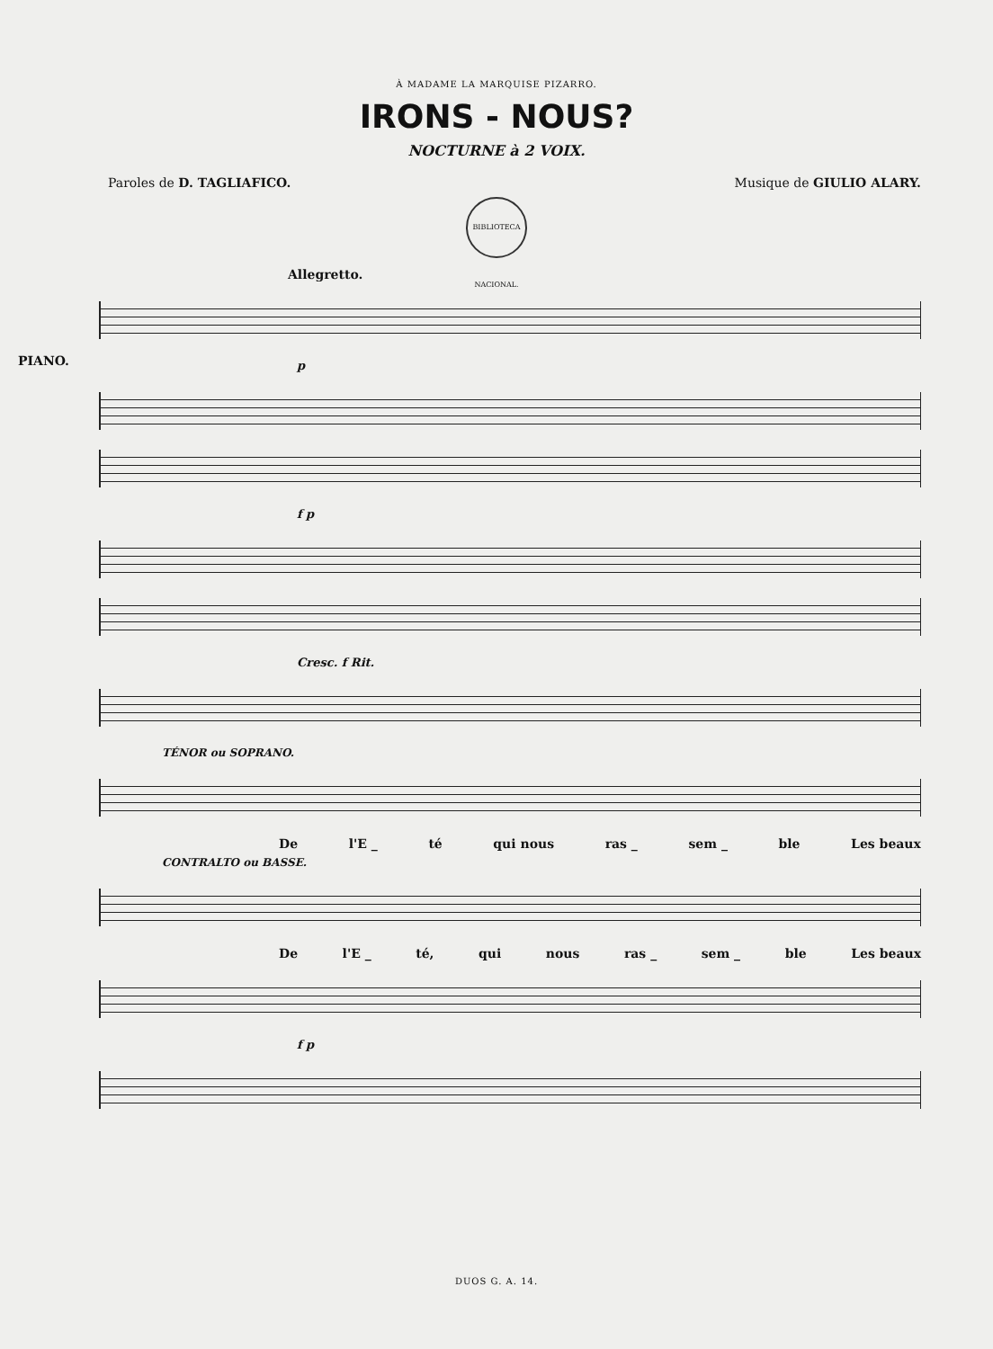À MADAME LA MARQUISE PIZARRO.
IRONS - NOUS?
NOCTURNE à 2 VOIX.
Paroles de D. TAGLIAFICO. Musique de GIULIO ALARY.
BIBLIOTECA NACIONAL.
Allegretto.
PIANO.
p
f p
Cresc. f Rit.
TÉNOR ou SOPRANO.
De l'E _ té qui nous ras _ sem _ ble Les beaux
CONTRALTO ou BASSE.
De l'E _ té, qui nous ras _ sem _ ble Les beaux
f p
DUOS G. A. 14.